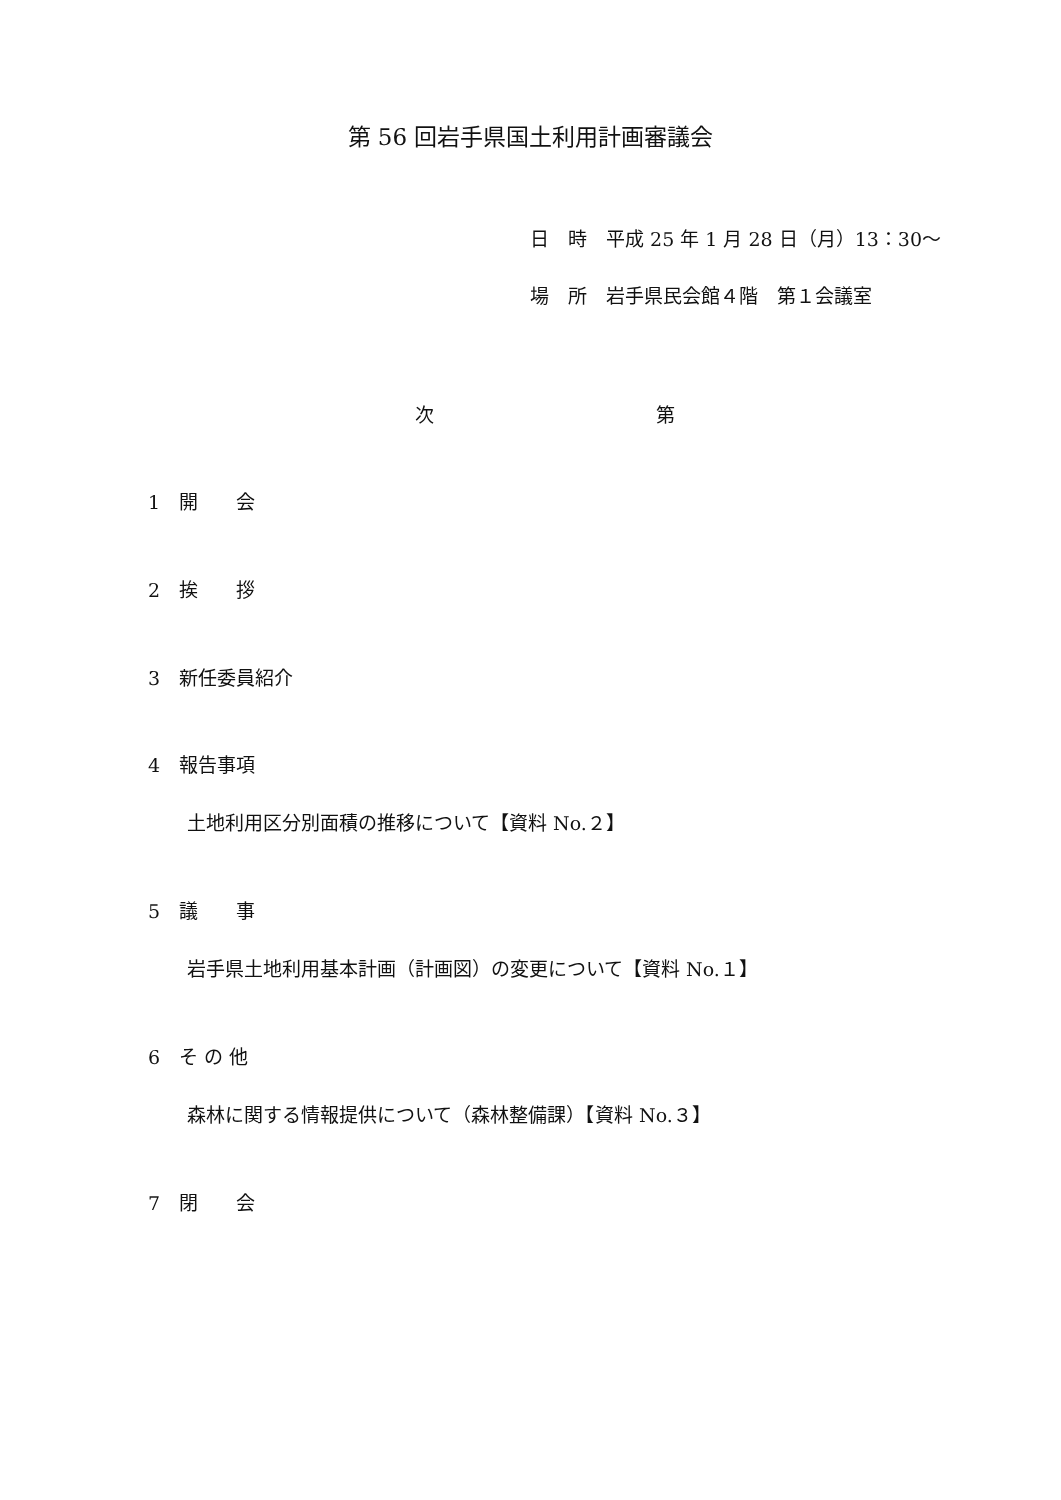第 56 回岩手県国土利用計画審議会
日　時　平成 25 年 1 月 28 日（月）13：30〜
場　所　岩手県民会館４階　第１会議室
次 第
1　開　　会
2　挨　　拶
3　新任委員紹介
4　報告事項
土地利用区分別面積の推移について【資料 No.２】
5　議　　事
岩手県土地利用基本計画（計画図）の変更について【資料 No.１】
6　そ の 他
森林に関する情報提供について（森林整備課）【資料 No.３】
7　閉　　会